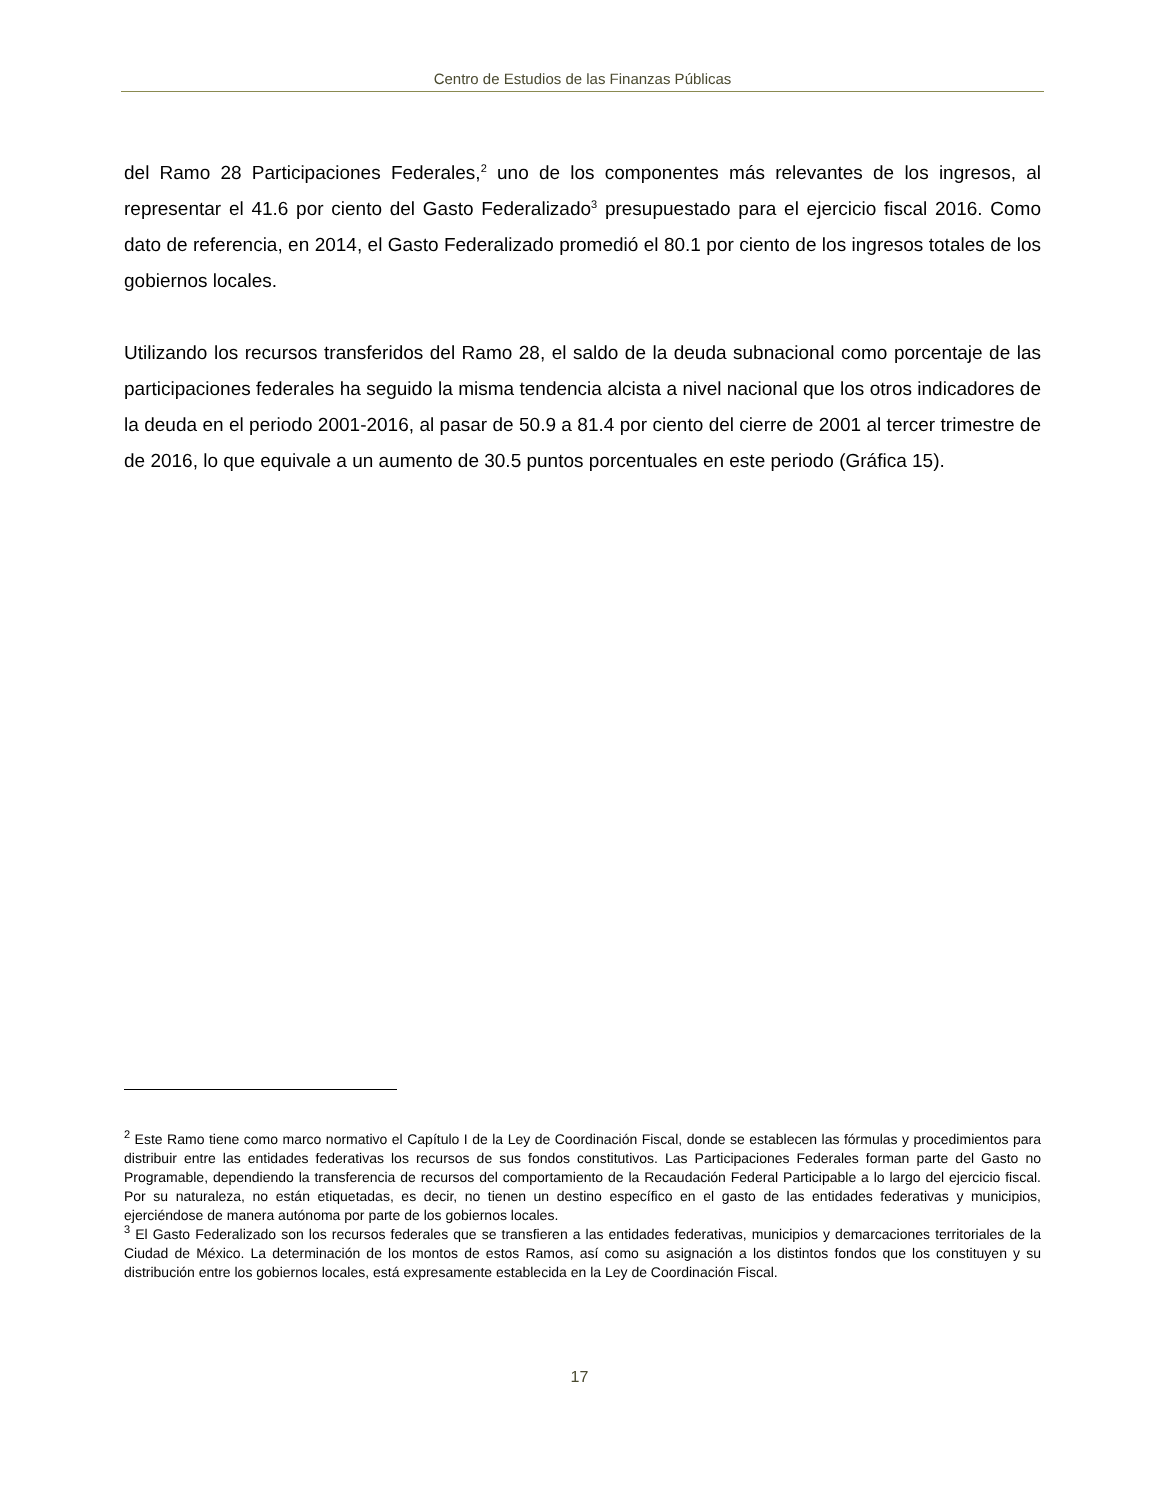Centro de Estudios de las Finanzas Públicas
del Ramo 28 Participaciones Federales,<sup>2</sup> uno de los componentes más relevantes de los ingresos, al representar el 41.6 por ciento del Gasto Federalizado<sup>3</sup> presupuestado para el ejercicio fiscal 2016. Como dato de referencia, en 2014, el Gasto Federalizado promedió el 80.1 por ciento de los ingresos totales de los gobiernos locales.
Utilizando los recursos transferidos del Ramo 28, el saldo de la deuda subnacional como porcentaje de las participaciones federales ha seguido la misma tendencia alcista a nivel nacional que los otros indicadores de la deuda en el periodo 2001-2016, al pasar de 50.9 a 81.4 por ciento del cierre de 2001 al tercer trimestre de de 2016, lo que equivale a un aumento de 30.5 puntos porcentuales en este periodo (Gráfica 15).
<sup>2</sup> Este Ramo tiene como marco normativo el Capítulo I de la Ley de Coordinación Fiscal, donde se establecen las fórmulas y procedimientos para distribuir entre las entidades federativas los recursos de sus fondos constitutivos. Las Participaciones Federales forman parte del Gasto no Programable, dependiendo la transferencia de recursos del comportamiento de la Recaudación Federal Participable a lo largo del ejercicio fiscal. Por su naturaleza, no están etiquetadas, es decir, no tienen un destino específico en el gasto de las entidades federativas y municipios, ejerciéndose de manera autónoma por parte de los gobiernos locales.
<sup>3</sup> El Gasto Federalizado son los recursos federales que se transfieren a las entidades federativas, municipios y demarcaciones territoriales de la Ciudad de México. La determinación de los montos de estos Ramos, así como su asignación a los distintos fondos que los constituyen y su distribución entre los gobiernos locales, está expresamente establecida en la Ley de Coordinación Fiscal.
17